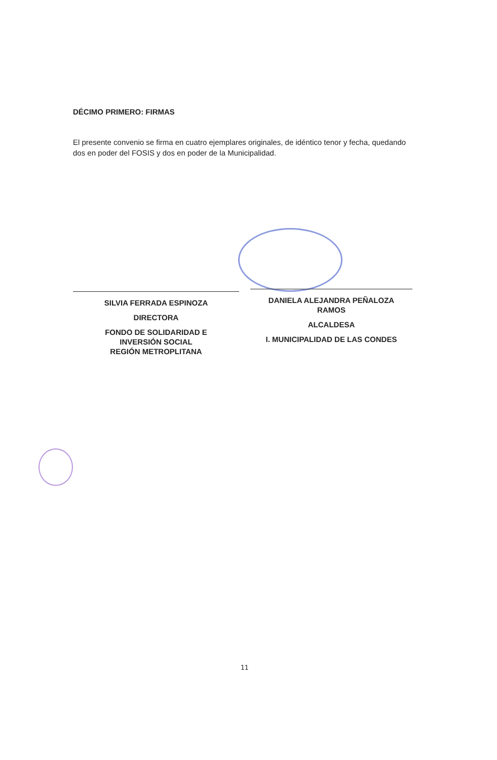DÉCIMO PRIMERO: FIRMAS
El presente convenio se firma en cuatro ejemplares originales, de idéntico tenor y fecha, quedando dos en poder del FOSIS y dos en poder de la Municipalidad.
SILVIA FERRADA ESPINOZA
DIRECTORA
FONDO DE SOLIDARIDAD E
INVERSIÓN SOCIAL
REGIÓN METROPLITANA
DANIELA ALEJANDRA PEÑALOZA
RAMOS
ALCALDESA
I. MUNICIPALIDAD DE LAS CONDES
11